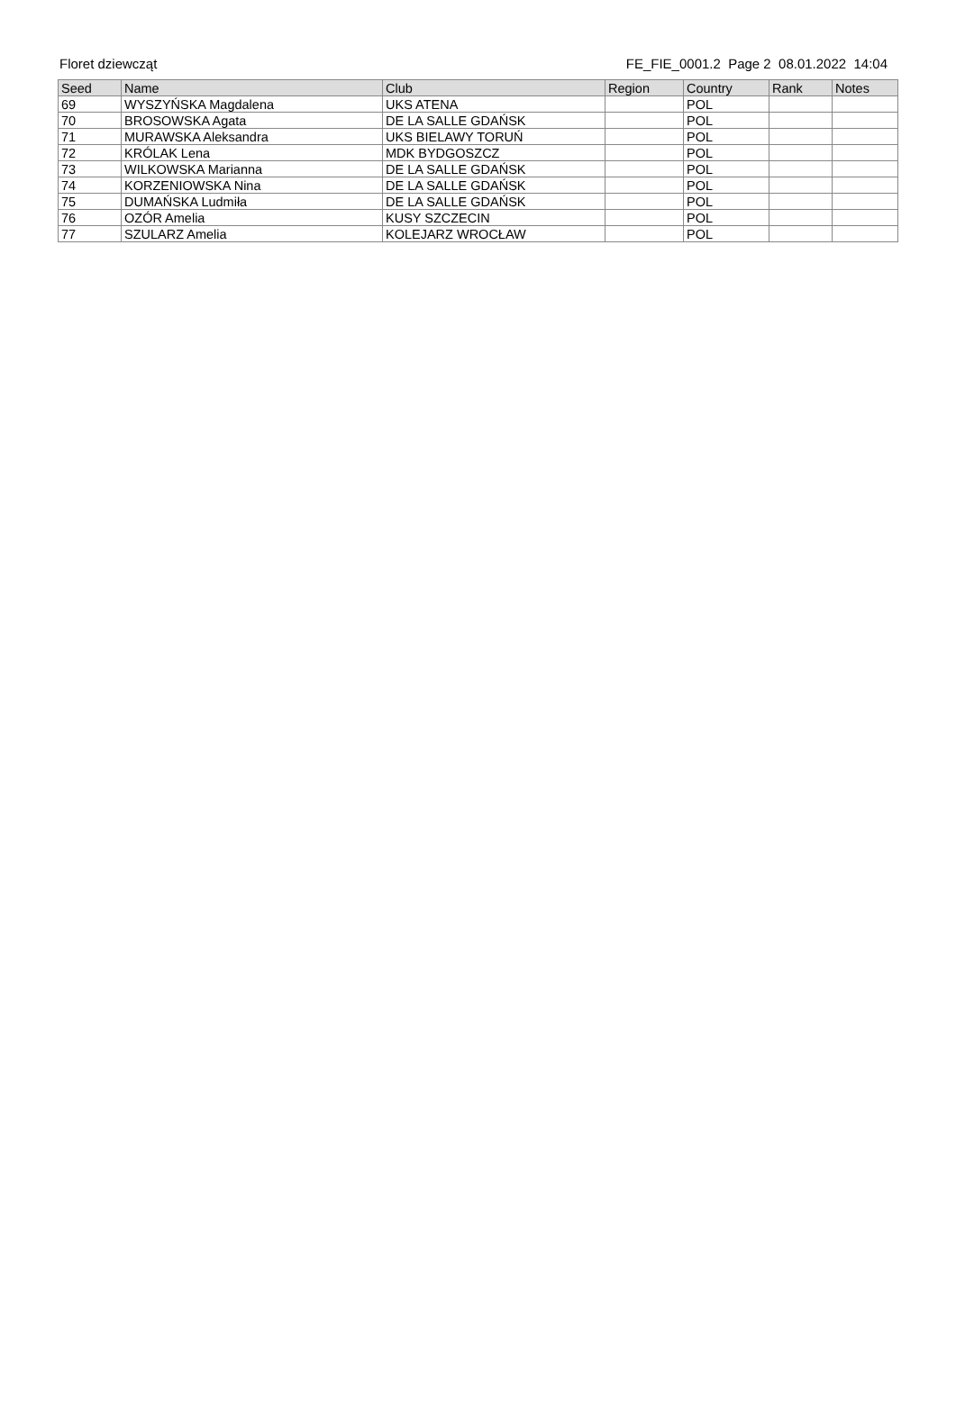Floret dziewcząt FE_FIE_0001.2 Page 2 08.01.2022 14:04
| Seed | Name | Club | Region | Country | Rank | Notes |
| --- | --- | --- | --- | --- | --- | --- |
| 69 | WYSZYŃSKA Magdalena | UKS ATENA | | POL | | |
| 70 | BROSOWSKA Agata | DE LA SALLE GDAŃSK | | POL | | |
| 71 | MURAWSKA Aleksandra | UKS BIELAWY TORUŃ | | POL | | |
| 72 | KRÓLAK Lena | MDK BYDGOSZCZ | | POL | | |
| 73 | WILKOWSKA Marianna | DE LA SALLE GDAŃSK | | POL | | |
| 74 | KORZENIOWSKA Nina | DE LA SALLE GDAŃSK | | POL | | |
| 75 | DUMAŃSKA Ludmiła | DE LA SALLE GDAŃSK | | POL | | |
| 76 | OZÓR Amelia | KUSY SZCZECIN | | POL | | |
| 77 | SZULARZ Amelia | KOLEJARZ WROCŁAW | | POL | | |